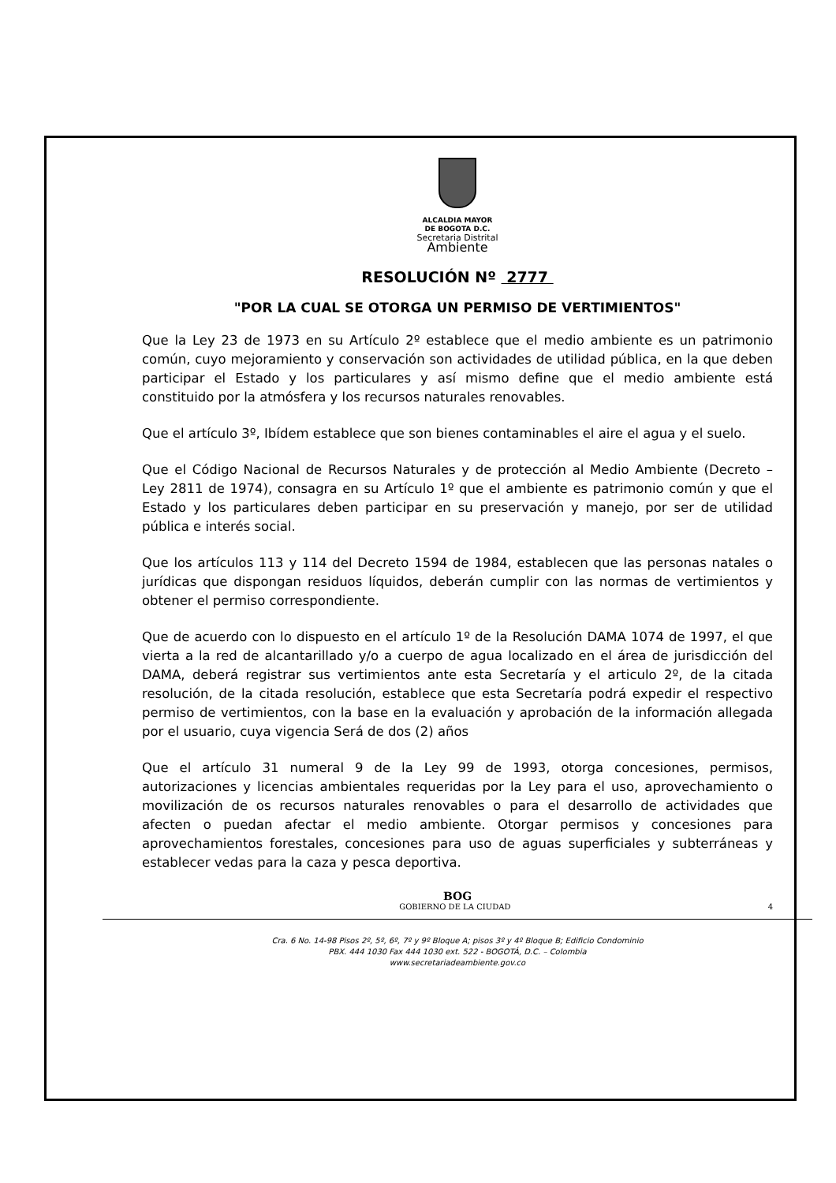ALCALDIA MAYOR
DE BOGOTA D.C.
Secretaria Distrital
Ambiente
RESOLUCIÓN Nº 2777
"POR LA CUAL SE OTORGA UN PERMISO DE VERTIMIENTOS"
Que la Ley 23 de 1973 en su Artículo 2º establece que el medio ambiente es un patrimonio común, cuyo mejoramiento y conservación son actividades de utilidad pública, en la que deben participar el Estado y los particulares y así mismo define que el medio ambiente está constituido por la atmósfera y los recursos naturales renovables.
Que el artículo 3º, Ibídem establece que son bienes contaminables el aire el agua y el suelo.
Que el Código Nacional de Recursos Naturales y de protección al Medio Ambiente (Decreto – Ley 2811 de 1974), consagra en su Artículo 1º que el ambiente es patrimonio común y que el Estado y los particulares deben participar en su preservación y manejo, por ser de utilidad pública e interés social.
Que los artículos 113 y 114 del Decreto 1594 de 1984, establecen que las personas natales o jurídicas que dispongan residuos líquidos, deberán cumplir con las normas de vertimientos y obtener el permiso correspondiente.
Que de acuerdo con lo dispuesto en el artículo 1º de la Resolución DAMA 1074 de 1997, el que vierta a la red de alcantarillado y/o a cuerpo de agua localizado en el área de jurisdicción del DAMA, deberá registrar sus vertimientos ante esta Secretaría y el articulo 2º, de la citada resolución, de la citada resolución, establece que esta Secretaría podrá expedir el respectivo permiso de vertimientos, con la base en la evaluación y aprobación de la información allegada por el usuario, cuya vigencia Será de dos (2) años
Que el artículo 31 numeral 9 de la Ley 99 de 1993, otorga concesiones, permisos, autorizaciones y licencias ambientales requeridas por la Ley para el uso, aprovechamiento o movilización de os recursos naturales renovables o para el desarrollo de actividades que afecten o puedan afectar el medio ambiente. Otorgar permisos y concesiones para aprovechamientos forestales, concesiones para uso de aguas superficiales y subterráneas y establecer vedas para la caza y pesca deportiva.
BOG
GOBIERNO DE LA CIUDAD 4
Cra. 6 No. 14-98 Pisos 2º, 5º, 6º, 7º y 9º Bloque A; pisos 3º y 4º Bloque B; Edificio Condominio
PBX. 444 1030 Fax 444 1030 ext. 522 - BOGOTÁ, D.C. – Colombia
www.secretariadeambiente.gov.co